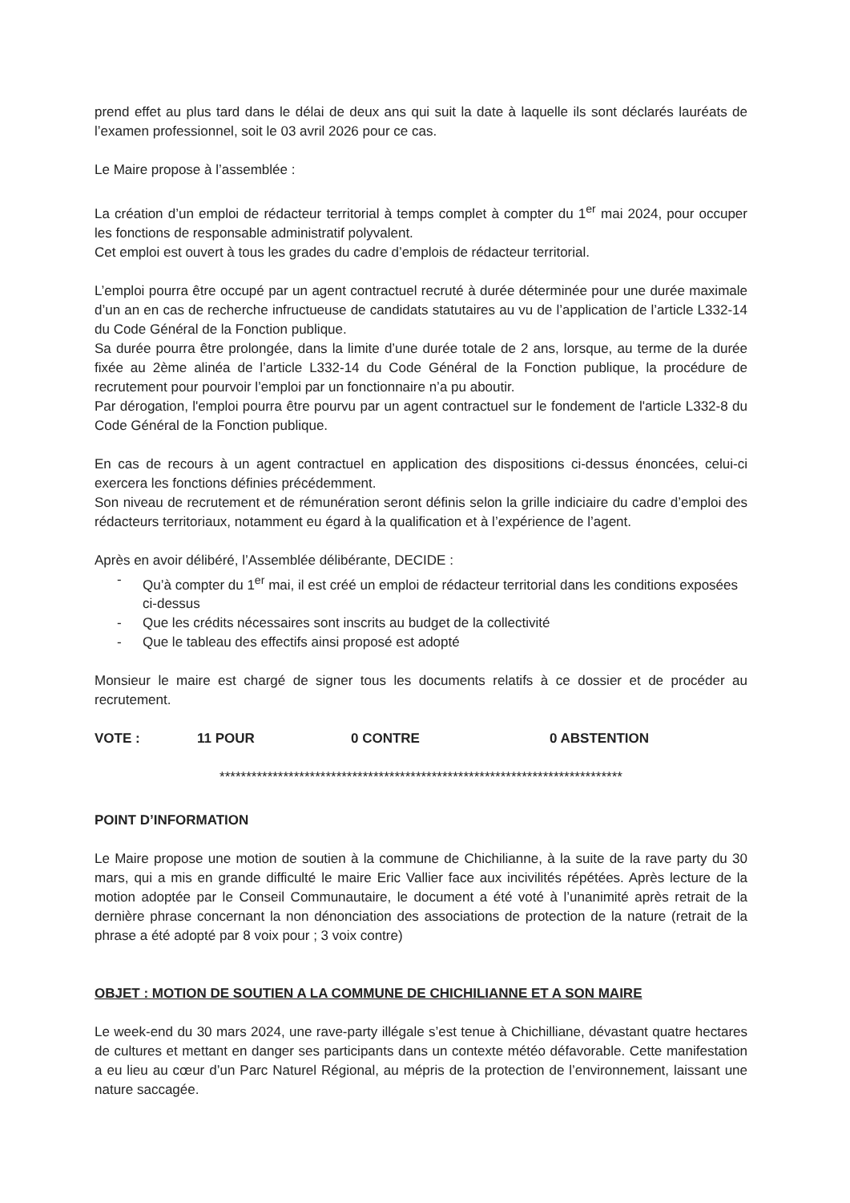prend effet au plus tard dans le délai de deux ans qui suit la date à laquelle ils sont déclarés lauréats de l’examen professionnel, soit le 03 avril 2026 pour ce cas.
Le Maire propose à l’assemblée :
La création d’un emploi de rédacteur territorial à temps complet à compter du 1<sup>er</sup> mai 2024, pour occuper les fonctions de responsable administratif polyvalent.
Cet emploi est ouvert à tous les grades du cadre d’emplois de rédacteur territorial.
L’emploi pourra être occupé par un agent contractuel recruté à durée déterminée pour une durée maximale d’un an en cas de recherche infructueuse de candidats statutaires au vu de l’application de l’article L332-14 du Code Général de la Fonction publique.
Sa durée pourra être prolongée, dans la limite d’une durée totale de 2 ans, lorsque, au terme de la durée fixée au 2ème alinéa de l’article L332-14 du Code Général de la Fonction publique, la procédure de recrutement pour pourvoir l’emploi par un fonctionnaire n’a pu aboutir.
Par dérogation, l'emploi pourra être pourvu par un agent contractuel sur le fondement de l'article L332-8 du Code Général de la Fonction publique.
En cas de recours à un agent contractuel en application des dispositions ci-dessus énoncées, celui-ci exercera les fonctions définies précédemment.
Son niveau de recrutement et de rémunération seront définis selon la grille indiciaire du cadre d’emploi des rédacteurs territoriaux, notamment eu égard à la qualification et à l’expérience de l’agent.
Après en avoir délibéré, l’Assemblée délibérante, DECIDE :
- Qu’à compter du 1<sup>er</sup> mai, il est créé un emploi de rédacteur territorial dans les conditions exposées ci-dessus
- Que les crédits nécessaires sont inscrits au budget de la collectivité
- Que le tableau des effectifs ainsi proposé est adopté
Monsieur le maire est chargé de signer tous les documents relatifs à ce dossier et de procéder au recrutement.
VOTE : 11 POUR 0 CONTRE 0 ABSTENTION
****************************************************************************
POINT D’INFORMATION
Le Maire propose une motion de soutien à la commune de Chichilianne, à la suite de la rave party du 30 mars, qui a mis en grande difficulté le maire Eric Vallier face aux incivilités répétées. Après lecture de la motion adoptée par le Conseil Communautaire, le document a été voté à l’unanimité après retrait de la dernière phrase concernant la non dénonciation des associations de protection de la nature (retrait de la phrase a été adopté par 8 voix pour ; 3 voix contre)
OBJET : MOTION DE SOUTIEN A LA COMMUNE DE CHICHILIANNE ET A SON MAIRE
Le week-end du 30 mars 2024, une rave-party illégale s’est tenue à Chichilliane, dévastant quatre hectares de cultures et mettant en danger ses participants dans un contexte météo défavorable. Cette manifestation a eu lieu au cœur d’un Parc Naturel Régional, au mépris de la protection de l’environnement, laissant une nature saccagée.